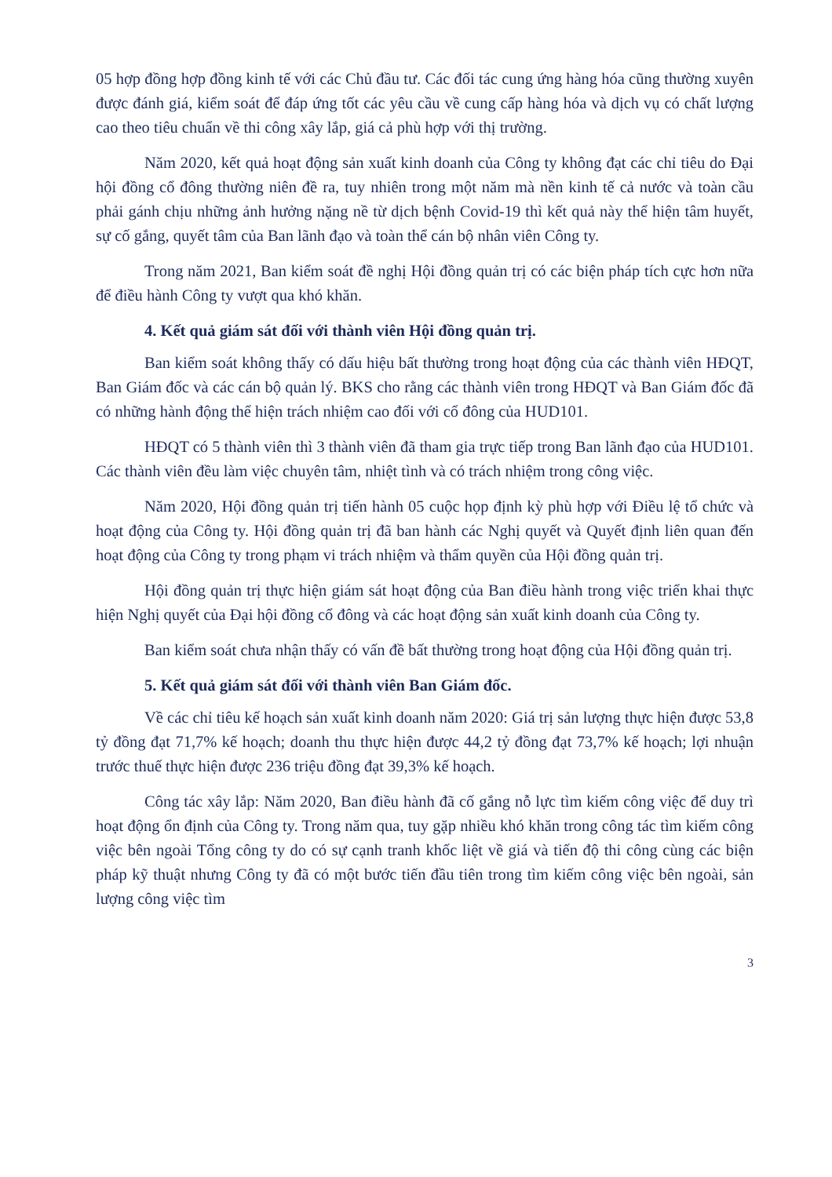05 hợp đồng hợp đồng kinh tế với các Chủ đầu tư. Các đối tác cung ứng hàng hóa cũng thường xuyên được đánh giá, kiểm soát để đáp ứng tốt các yêu cầu về cung cấp hàng hóa và dịch vụ có chất lượng cao theo tiêu chuẩn về thi công xây lắp, giá cả phù hợp với thị trường.
Năm 2020, kết quả hoạt động sản xuất kinh doanh của Công ty không đạt các chỉ tiêu do Đại hội đồng cổ đông thường niên đề ra, tuy nhiên trong một năm mà nền kinh tế cả nước và toàn cầu phải gánh chịu những ảnh hưởng nặng nề từ dịch bệnh Covid-19 thì kết quả này thể hiện tâm huyết, sự cố gắng, quyết tâm của Ban lãnh đạo và toàn thể cán bộ nhân viên Công ty.
Trong năm 2021, Ban kiểm soát đề nghị Hội đồng quản trị có các biện pháp tích cực hơn nữa để điều hành Công ty vượt qua khó khăn.
4. Kết quả giám sát đối với thành viên Hội đồng quản trị.
Ban kiểm soát không thấy có dấu hiệu bất thường trong hoạt động của các thành viên HĐQT, Ban Giám đốc và các cán bộ quản lý. BKS cho rằng các thành viên trong HĐQT và Ban Giám đốc đã có những hành động thể hiện trách nhiệm cao đối với cổ đông của HUD101.
HĐQT có 5 thành viên thì 3 thành viên đã tham gia trực tiếp trong Ban lãnh đạo của HUD101. Các thành viên đều làm việc chuyên tâm, nhiệt tình và có trách nhiệm trong công việc.
Năm 2020, Hội đồng quản trị tiến hành 05 cuộc họp định kỳ phù hợp với Điều lệ tổ chức và hoạt động của Công ty. Hội đồng quản trị đã ban hành các Nghị quyết và Quyết định liên quan đến hoạt động của Công ty trong phạm vi trách nhiệm và thẩm quyền của Hội đồng quản trị.
Hội đồng quản trị thực hiện giám sát hoạt động của Ban điều hành trong việc triển khai thực hiện Nghị quyết của Đại hội đồng cổ đông và các hoạt động sản xuất kinh doanh của Công ty.
Ban kiểm soát chưa nhận thấy có vấn đề bất thường trong hoạt động của Hội đồng quản trị.
5. Kết quả giám sát đối với thành viên Ban Giám đốc.
Về các chỉ tiêu kế hoạch sản xuất kinh doanh năm 2020: Giá trị sản lượng thực hiện được 53,8 tỷ đồng đạt 71,7% kế hoạch; doanh thu thực hiện được 44,2 tỷ đồng đạt 73,7% kế hoạch; lợi nhuận trước thuế thực hiện được 236 triệu đồng đạt 39,3% kế hoạch.
Công tác xây lắp: Năm 2020, Ban điều hành đã cố gắng nỗ lực tìm kiếm công việc để duy trì hoạt động ổn định của Công ty. Trong năm qua, tuy gặp nhiều khó khăn trong công tác tìm kiếm công việc bên ngoài Tổng công ty do có sự cạnh tranh khốc liệt về giá và tiến độ thi công cùng các biện pháp kỹ thuật nhưng Công ty đã có một bước tiến đầu tiên trong tìm kiếm công việc bên ngoài, sản lượng công việc tìm
3